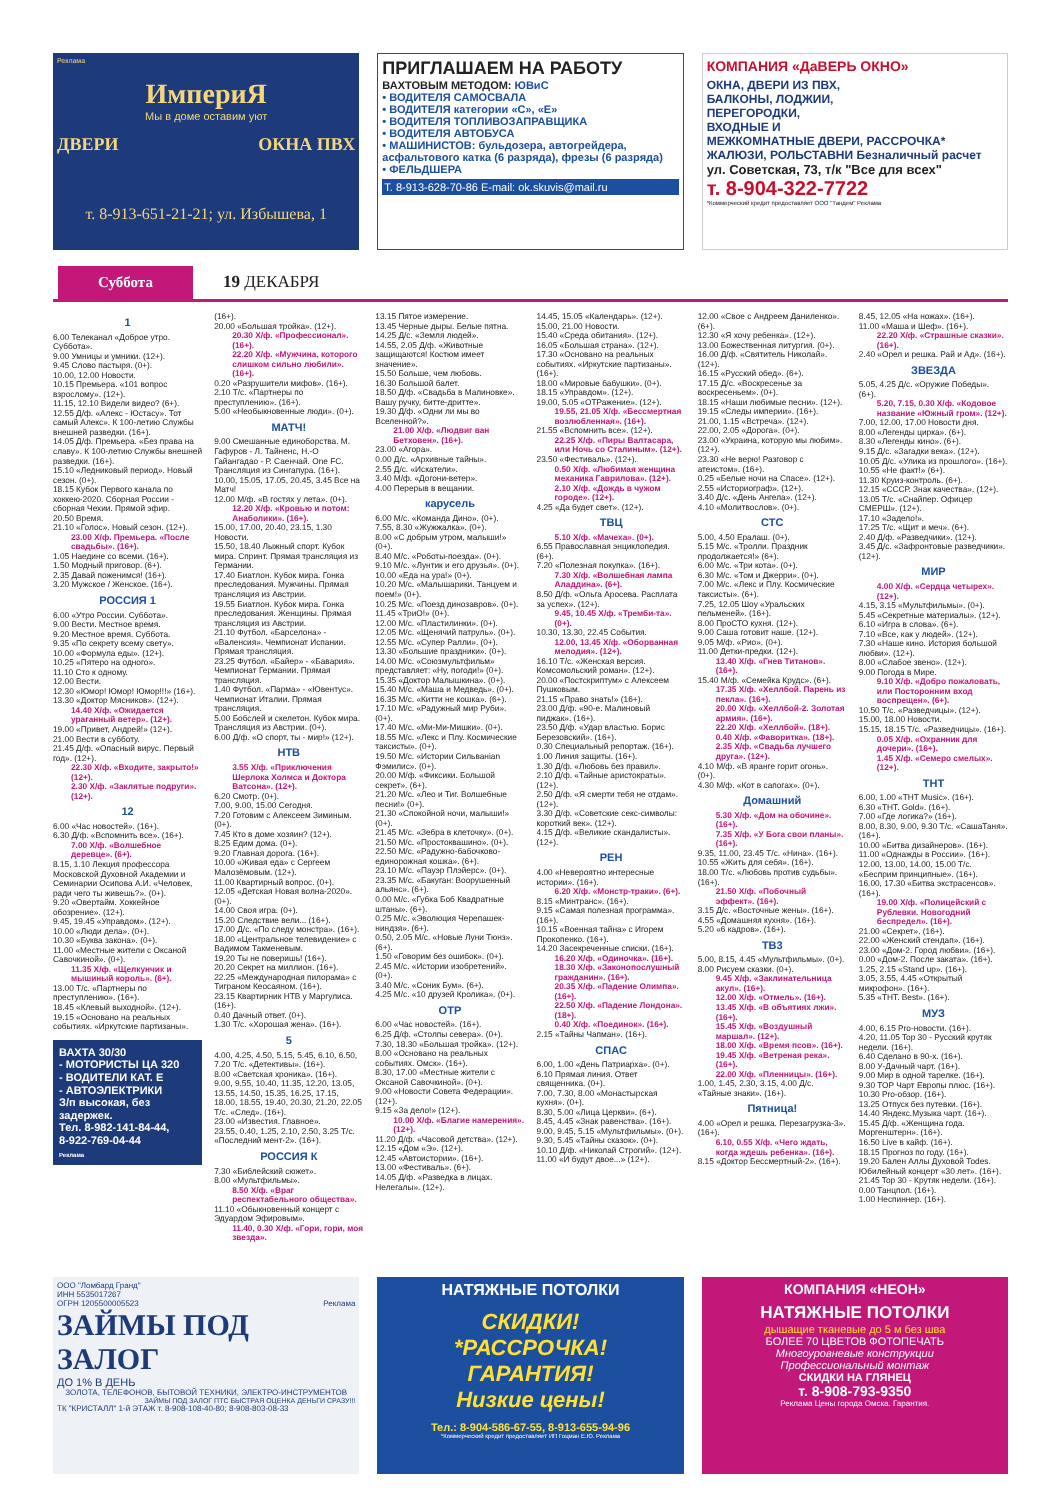Реклама
ИмпериЯ
Мы в доме оставим уют
ДВЕРИ ОКНА ПВХ
т. 8-913-651-21-21; ул. Избышева, 1
ПРИГЛАШАЕМ НА РАБОТУ
ВАХТОВЫМ МЕТОДОМ: ЮВиС
• ВОДИТЕЛЯ САМОСВАЛА
• ВОДИТЕЛЯ категории «С», «Е»
• ВОДИТЕЛЯ ТОПЛИВОЗАПРАВЩИКА
• ВОДИТЕЛЯ АВТОБУСА
• МАШИНИСТОВ: бульдозера, автогрейдера, асфальтового катка (6 разряда), фрезы (6 разряда)
• ФЕЛЬДШЕРА
Т. 8-913-628-70-86 E-mail: ok.skuvis@mail.ru
КОМПАНИЯ «ДаВЕРЬ ОКНО»
ОКНА, ДВЕРИ ИЗ ПВХ,
БАЛКОНЫ, ЛОДЖИИ,
ПЕРЕГОРОДКИ,
ВХОДНЫЕ И
МЕЖКОМНАТНЫЕ ДВЕРИ, РАССРОЧКА*
ЖАЛЮЗИ, РОЛЬСТАВНИ Безналичный расчет
ул. Советская, 73, т/к "Все для всех"
т. 8-904-322-7722
*Коммерческий кредит предоставляет ООО "Тандем" Реклама
Суббота 19 ДЕКАБРЯ
1
6.00 Телеканал «Доброе утро. Суббота».
9.00 Умницы и умники. (12+).
9.45 Слово пастыря. (0+).
10.00, 12.00 Новости.
10.15 Премьера. «101 вопрос взрослому». (12+).
11.15, 12.10 Видели видео? (6+).
12.55 Д/ф. «Алекс - Юстасу». Тот самый Алекс». К 100-летию Службы внешней разведки. (16+).
14.05 Д/ф. Премьера. «Без права на славу». К 100-летию Службы внешней разведки. (16+).
15.10 «Ледниковый период». Новый сезон. (0+).
18.15 Кубок Первого канала по хоккею-2020. Сборная России - сборная Чехии. Прямой эфир.
20.50 Время.
21.10 «Голос». Новый сезон. (12+).
23.00 Х/ф. Премьера. «После свадьбы». (16+).
1.05 Наедине со всеми. (16+).
1.50 Модный приговор. (6+).
2.35 Давай поженимся! (16+).
3.20 Мужское / Женское. (16+).
РОССИЯ 1
6.00 «Утро России. Суббота».
9.00 Вести. Местное время.
9.20 Местное время. Суббота.
9.35 «По секрету всему свету».
10.00 «Формула еды». (12+).
10.25 «Пятеро на одного».
11.10 Сто к одному.
12.00 Вести.
12.30 «Юмор! Юмор! Юмор!!!» (16+).
13.30 «Доктор Мясников». (12+).
14.40 Х/ф. «Ожидается ураганный ветер». (12+).
19.00 «Привет, Андрей!» (12+).
21.00 Вести в субботу.
21.45 Д/ф. «Опасный вирус. Первый год». (12+).
22.30 Х/ф. «Входите, закрыто!» (12+).
2.30 Х/ф. «Заклятые подруги». (12+).
12
6.00 «Час новостей». (16+).
6.30 Д/ф. «Вспомнить все». (16+).
7.00 Х/ф. «Волшебное деревце». (6+).
8.15, 1.10 Лекция профессора Московской Духовной Академии и Семинарии Осипова А.И. «Человек, ради чего ты живешь?». (0+).
9.20 «Овертайм. Хоккейное обозрение». (12+).
9.45, 19.45 «Управдом». (12+).
10.00 «Люди дела». (0+).
10.30 «Буква закона». (0+).
11.00 «Местные жители с Оксаной Савочкиной». (0+).
11.35 Х/ф. «Щелкунчик и мышиный король». (6+).
13.00 Т/с. «Партнеры по преступлению». (16+).
18.45 «Клевый выходной». (12+).
19.15 «Основано на реальных событиях. «Иркутские партизаны».
ВАХТА 30/30
- МОТОРИСТЫ ЦА 320
- ВОДИТЕЛИ КАТ. Е
- АВТОЭЛЕКТРИКИ
З/п высокая, без задержек.
Тел. 8-982-141-84-44,
8-922-769-04-44
Реклама
(16+).
20.00 «Большая тройка». (12+).
20.30 Х/ф. «Профессионал». (16+).
22.20 Х/ф. «Мужчина, которого слишком сильно любили». (16+).
0.20 «Разрушители мифов». (16+).
2.10 Т/с. «Партнеры по преступлению». (16+).
5.00 «Необыкновенные люди». (0+).
МАТЧ!
9.00 Смешанные единоборства. М. Гафуров - Л. Тайненс, Н.-О Гайангадао - Р. Саенчай. One FC. Трансляция из Сингапура. (16+).
10.00, 15.05, 17.05, 20.45, 3.45 Все на Матч!
12.00 М/ф. «В гостях у лета». (0+).
12.20 Х/ф. «Кровью и потом: Анаболики». (16+).
15.00, 17.00, 20.40, 23.15, 1.30 Новости.
15.50, 18.40 Лыжный спорт. Кубок мира. Спринт. Прямая трансляция из Германии.
17.40 Биатлон. Кубок мира. Гонка преследования. Мужчины. Прямая трансляция из Австрии.
19.55 Биатлон. Кубок мира. Гонка преследования. Женщины. Прямая трансляция из Австрии.
21.10 Футбол. «Барселона» - «Валенсия». Чемпионат Испании. Прямая трансляция.
23.25 Футбол. «Байер» - «Бавария». Чемпионат Германии. Прямая трансляция.
1.40 Футбол. «Парма» - «Ювентус». Чемпионат Италии. Прямая трансляция.
5.00 Бобслей и скелетон. Кубок мира. Трансляция из Австрии. (0+).
6.00 Д/ф. «О спорт, ты - мир!» (12+).
НТВ
3.55 Х/ф. «Приключения Шерлока Холмса и Доктора Ватсона». (12+).
6.20 Смотр. (0+).
7.00, 9.00, 15.00 Сегодня.
7.20 Готовим с Алексеем Зиминым. (0+).
7.45 Кто в доме хозяин? (12+).
8.25 Едим дома. (0+).
9.20 Главная дорога. (16+).
10.00 «Живая еда» с Сергеем Малозёмовым. (12+).
11.00 Квартирный вопрос. (0+).
12.05 «Детская Новая волна-2020». (0+).
14.00 Своя игра. (0+).
15.20 Следствие вели... (16+).
17.00 Д/с. «По следу монстра». (16+).
18.00 «Центральное телевидение» с Вадимом Такменевым.
19.20 Ты не поверишь! (16+).
20.20 Секрет на миллион. (16+).
22.25 «Международная пилорама» с Тиграном Кеосаяном. (16+).
23.15 Квартирник НТВ у Маргулиса. (16+).
0.40 Дачный ответ. (0+).
1.30 Т/с. «Хорошая жена». (16+).
5
4.00, 4.25, 4.50, 5.15, 5.45, 6.10, 6.50, 7.20 Т/с. «Детективы». (16+).
8.00 «Светская хроника». (16+).
9.00, 9.55, 10.40, 11.35, 12.20, 13.05, 13.55, 14.50, 15.35, 16.25, 17.15, 18.00, 18.55, 19.40, 20.30, 21.20, 22.05 Т/с. «След». (16+).
23.00 «Известия. Главное».
23.55, 0.40, 1.25, 2.10, 2.50, 3.25 Т/с. «Последний мент-2». (16+).
РОССИЯ К
7.30 «Библейский сюжет».
8.00 «Мультфильмы».
8.50 Х/ф. «Враг респектабельного общества».
11.10 «Обыкновенный концерт с Эдуардом Эфировым».
11.40, 0.30 Х/ф. «Гори, гори, моя звезда».
13.15 Пятое измерение.
13.45 Черные дыры. Белые пятна.
14.25 Д/с. «Земля людей».
14.55, 2.05 Д/ф. «Животные защищаются! Костюм имеет значение».
15.50 Больше, чем любовь.
16.30 Большой балет.
18.50 Д/ф. «Свадьба в Малиновке». Вашу ручку, битте-дритте».
19.30 Д/ф. «Одни ли мы во Вселенной?».
21.00 Х/ф. «Людвиг ван Бетховен». (16+).
23.00 «Агора».
0.00 Д/с. «Архивные тайны».
2.55 Д/с. «Искатели».
3.40 М/ф. «Догони-ветер».
4.00 Перерыв в вещании.
карусель
6.00 М/с. «Команда Дино». (0+).
7.55, 8.30 «Жужжалка». (0+).
8.00 «С добрым утром, малыши!» (0+).
8.40 М/с. «Роботы-поезда». (0+).
9.10 М/с. «Лунтик и его друзья». (0+).
10.00 «Еда на ура!» (0+).
10.20 М/с. «Малышарики. Танцуем и поем!» (0+).
10.25 М/с. «Поезд динозавров». (0+).
11.45 «ТриО!» (0+).
12.00 М/с. «Пластилинки». (0+).
12.05 М/с. «Щенячий патруль». (0+).
12.55 М/с. «Супер Ралли». (0+).
13.30 «Большие праздники». (0+).
14.00 М/с. «Союзмультфильм» представляет: «Ну, погоди!» (0+).
15.35 «Доктор Малышкина». (0+).
15.40 М/с. «Маша и Медведь». (0+).
16.35 М/с. «Китти не кошка». (6+).
17.10 М/с. «Радужный мир Руби». (0+).
17.40 М/с. «Ми-Ми-Мишки». (0+).
18.55 М/с. «Лекс и Плу. Космические таксисты». (0+).
19.50 М/с. «Истории Сильванian Фэмилис». (0+).
20.00 М/ф. «Фиксики. Большой секрет». (6+).
21.20 М/с. «Лео и Тиг. Волшебные песни!» (0+).
21.30 «Спокойной ночи, малыши!» (0+).
21.45 М/с. «Зебра в клеточку». (0+).
21.50 М/с. «Простоквашино». (0+).
22.50 М/с. «Радужно-бабочково-единорожная кошка». (6+).
23.10 М/с. «Пауэр Плэйерс». (0+).
23.35 М/с. «Бакуган: Воорушенный альянс». (6+).
0.00 М/с. «Губка Боб Квадратные штаны». (6+).
0.25 М/с. «Эволюция Черепашек-ниндзя». (6+).
0.50, 2.05 М/с. «Новые Луни Тюнз». (6+).
1.50 «Говорим без ошибок». (0+).
2.45 М/с. «Истории изобретений». (0+).
3.40 М/с. «Соник Бум». (6+).
4.25 М/с. «10 друзей Кролика». (0+).
ОТР
6.00 «Час новостей». (16+).
6.25 Д/ф. «Столпы севера». (0+).
7.30, 18.30 «Большая тройка». (12+).
8.00 «Основано на реальных событиях. Омск». (16+).
8.30, 17.00 «Местные жители с Оксаной Савочкиной». (0+).
9.00 «Новости Совета Федерации». (12+).
9.15 «За дело!» (12+).
10.00 Х/ф. «Благие намерения». (12+).
11.20 Д/ф. «Часовой детства». (12+).
12.15 «Дом «Э». (12+).
12.45 «Автоистории». (16+).
13.00 «Фестиваль». (6+).
14.05 Д/ф. «Разведка в лицах. Нелегалы». (12+).
14.45, 15.05 «Календарь». (12+).
15.00, 21.00 Новости.
15.40 «Среда обитания». (12+).
16.05 «Большая страна». (12+).
17.30 «Основано на реальных событиях. «Иркутские партизаны». (16+).
18.00 «Мировые бабушки». (0+).
18.15 «Управдом». (12+).
19.00, 5.05 «ОТРажение». (12+).
19.55, 21.05 Х/ф. «Бессмертная возлюбленная». (16+).
21.55 «Вспомнить все». (12+).
22.25 Х/ф. «Пиры Валтасара, или Ночь со Сталиным». (12+).
23.50 «Фестиваль». (12+).
0.50 Х/ф. «Любимая женщина механика Гаврилова». (12+).
2.10 Х/ф. «Дождь в чужом городе». (12+).
4.25 «Да будет свет». (12+).
ТВЦ
5.10 Х/ф. «Мачеха». (0+).
6.55 Православная энциклопедия. (6+).
7.20 «Полезная покупка». (16+).
7.30 Х/ф. «Волшебная лампа Аладдина». (6+).
8.50 Д/ф. «Ольга Аросева. Расплата за успех». (12+).
9.45, 10.45 Х/ф. «Тремби-та». (0+).
10.30, 13.30, 22.45 События.
12.00, 13.45 Х/ф. «Оборванная мелодия». (12+).
16.10 Т/с. «Женская версия. Комсомольский роман». (12+).
20.00 «Постскриптум» с Алексеем Пушковым.
21.15 «Право знать!» (16+).
23.00 Д/ф. «90-е. Малиновый пиджак». (16+).
23.50 Д/ф. «Удар властью. Борис Березовский». (16+).
0.30 Специальный репортаж. (16+).
1.00 Линия защиты. (16+).
1.30 Д/ф. «Любовь без правил».
2.10 Д/ф. «Тайные аристократы». (12+).
2.50 Д/ф. «Я смерти тебя не отдам». (12+).
3.30 Д/ф. «Советские секс-символы: короткий век». (12+).
4.15 Д/ф. «Великие скандалисты». (12+).
РЕН
4.00 «Невероятно интересные истории». (16+).
6.20 Х/ф. «Монстр-траки». (6+).
8.15 «Минтранс». (16+).
9.15 «Самая полезная программа». (16+).
10.15 «Военная тайна» с Игорем Прокопенко. (16+).
14.20 Засекреченные списки. (16+).
16.20 Х/ф. «Одиночка». (16+).
18.30 Х/ф. «Законопослушный гражданин». (16+).
20.35 Х/ф. «Падение Олимпа». (16+).
22.50 Х/ф. «Падение Лондона». (18+).
0.40 Х/ф. «Поединок». (16+).
2.15 «Тайны Чапман». (16+).
СПАС
6.00, 1.00 «День Патриарха». (0+).
6.10 Прямая линия. Ответ священника. (0+).
7.00, 7.30, 8.00 «Монастырская кухня». (0+).
8.30, 5.00 «Лица Церкви». (6+).
8.45, 4.45 «Знак равенства». (16+).
9.00, 9.45, 5.15 «Мультфильмы». (0+).
9.30, 5.45 «Тайны сказок». (0+).
10.10 Д/ф. «Николай Строгий». (12+).
11.00 «И будут двое...» (12+).
12.00 «Свое с Андреем Даниленко». (6+).
12.30 «Я хочу ребенка». (12+).
13.00 Божественная литургия. (0+).
16.00 Д/ф. «Святитель Николай». (12+).
16.15 «Русский обед». (6+).
17.15 Д/с. «Воскресенье за воскресеньем». (0+).
18.15 «Наши любимые песни». (12+).
19.15 «Следы империи». (16+).
21.00, 1.15 «Встреча». (12+).
22.00, 2.05 «Дорога». (0+).
23.00 «Украина, которую мы любим». (12+).
23.30 «Не верю! Разговор с атеистом». (16+).
0.25 «Белые ночи на Спасе». (12+).
2.55 «Историограф». (12+).
3.40 Д/с. «День Ангела». (12+).
4.10 «Молитвослов». (0+).
СТС
5.00, 4.50 Ералаш. (0+).
5.15 М/с. «Тролли. Праздник продолжается!» (6+).
6.00 М/с. «Три кота». (0+).
6.30 М/с. «Том и Джерри». (0+).
7.00 М/с. «Лекс и Плу. Космические таксисты». (6+).
7.25, 12.05 Шоу «Уральских пельменей». (16+).
8.00 ПроСТО кухня. (12+).
9.00 Саша готовит наше. (12+).
9.05 М/ф. «Рио». (0+).
11.00 Детки-предки. (12+).
13.40 Х/ф. «Гнев Титанов». (16+).
15.40 М/ф. «Семейка Крудс». (6+).
17.35 Х/ф. «Хеллбой. Парень из пекла». (16+).
20.00 Х/ф. «Хеллбой-2. Золотая армия». (16+).
22.20 Х/ф. «Хеллбой». (18+).
0.40 Х/ф. «Фаворитка». (18+).
2.35 Х/ф. «Свадьба лучшего друга». (12+).
4.10 М/ф. «В яранге горит огонь». (0+).
4.30 М/ф. «Кот в сапогах». (0+).
Домашний
5.30 Х/ф. «Дом на обочине». (16+).
7.35 Х/ф. «У Бога свои планы». (16+).
9.35, 11.00, 23.45 Т/с. «Нина». (16+).
10.55 «Жить для себя». (16+).
18.00 Т/с. «Любовь против судьбы». (16+).
21.50 Х/ф. «Побочный эффект». (16+).
3.15 Д/с. «Восточные жены». (16+).
4.55 «Домашняя кухня». (16+).
5.20 «6 кадров». (16+).
ТВ3
5.00, 8.15, 4.45 «Мультфильмы». (0+).
8.00 Рисуем сказки. (0+).
9.45 Х/ф. «Заклинательница акул». (16+).
12.00 Х/ф. «Отмель». (16+).
13.45 Х/ф. «В объятиях лжи». (16+).
15.45 Х/ф. «Воздушный маршал». (12+).
18.00 Х/ф. «Время псов». (16+).
19.45 Х/ф. «Ветреная река». (16+).
22.00 Х/ф. «Пленницы». (16+).
1.00, 1.45, 2.30, 3.15, 4.00 Д/с. «Тайные знаки». (16+).
Пятница!
4.00 «Орел и решка. Перезагрузка-3». (16+).
6.10, 0.55 Х/ф. «Чего ждать, когда ждешь ребенка». (16+).
8.15 «Доктор Бессмертный-2». (16+).
8.45, 12.05 «На ножах». (16+).
11.00 «Маша и Шеф». (16+).
22.20 Х/ф. «Страшные сказки». (16+).
2.40 «Орел и решка. Рай и Ад». (16+).
ЗВЕЗДА
5.05, 4.25 Д/с. «Оружие Победы». (6+).
5.20, 7.15, 0.30 Х/ф. «Кодовое название «Южный гром». (12+).
7.00, 12.00, 17.00 Новости дня.
8.00 «Легенды цирка». (6+).
8.30 «Легенды кино». (6+).
9.15 Д/с. «Загадки века». (12+).
10.05 Д/с. «Улика из прошлого». (16+).
10.55 «Не факт!» (6+).
11.30 Круиз-контроль. (6+).
12.15 «СССР. Знак качества». (12+).
13.05 Т/с. «Снайпер. Офицер СМЕРШ». (12+).
17.10 «Задело!».
17.25 Т/с. «Щит и меч». (6+).
2.40 Д/ф. «Разведчики». (12+).
3.45 Д/с. «Зафронтовые разведчики». (12+).
МИР
4.00 Х/ф. «Сердца четырех». (12+).
4.15, 3.15 «Мультфильмы». (0+).
5.45 «Секретные материалы». (12+).
6.10 «Игра в слова». (6+).
7.10 «Все, как у людей». (12+).
7.30 «Наше кино. История большой любви». (12+).
8.00 «Слабое звено». (12+).
9.00 Погода в Мире.
9.10 Х/ф. «Добро пожаловать, или Посторонним вход воспрещен». (6+).
10.50 Т/с. «Разведчицы». (12+).
15.00, 18.00 Новости.
15.15, 18.15 Т/с. «Разведчицы». (16+).
0.05 Х/ф. «Охранник для дочери». (16+).
1.45 Х/ф. «Семеро смелых». (12+).
ТНТ
6.00, 1.00 «ТНТ Music». (16+).
6.30 «ТНТ. Gold». (16+).
7.00 «Где логика?» (16+).
8.00, 8.30, 9.00, 9.30 Т/с. «СашаТаня». (16+).
10.00 «Битва дизайнеров». (16+).
11.00 «Однажды в России». (16+).
12.00, 13.00, 14.00, 15.00 Т/с. «Бесприм принципные». (16+).
16.00, 17.30 «Битва экстрасенсов». (16+).
19.00 Х/ф. «Полицейский с Рублевки. Новогодний беспредел». (16+).
21.00 «Секрет». (16+).
22.00 «Женский стендап». (16+).
23.00 «Дом-2. Город любви». (16+).
0.00 «Дом-2. После заката». (16+).
1.25, 2.15 «Stand up». (16+).
3.05, 3.55, 4.45 «Открытый микрофон». (16+).
5.35 «ТНТ. Best». (16+).
МУЗ
4.00, 6.15 Pro-новости. (16+).
4.20, 11.05 Top 30 - Русский крутяк недели. (16+).
6.40 Сделано в 90-х. (16+).
8.00 У-Дачный чарт. (16+).
9.00 Мир в одной тарелке. (16+).
9.30 TOP Чарт Европы плюс. (16+).
10.30 Pro-обзор. (16+).
13.25 Отпуск без путевки. (16+).
14.40 Яндекс.Музыка чарт. (16+).
15.45 Д/ф. «Женщина года. Моргенштерн». (16+).
16.50 Live в кайф. (16+).
18.15 Прогноз по году. (16+).
19.20 Бален Аллы Духовой Todes. Юбилейный концерт «30 лет». (16+).
21.45 Top 30 - Крутяк недели. (16+).
0.00 Танцпол. (16+).
1.00 Неспиннер. (16+).
ООО "Ломбард Гранд"
ИНН 5535017267
ОГРН 1205500005523 Реклама
ЗАЙМЫ ПОД ЗАЛОГ
ДО 1% В ДЕНЬ
ЗОЛОТА, ТЕЛЕФОНОВ, БЫТОВОЙ ТЕХНИКИ, ЭЛЕКТРО-ИНСТРУМЕНТОВ
ЗАЙМЫ ПОД ЗАЛОГ ПТС БЫСТРАЯ ОЦЕНКА ДЕНЬГИ СРАЗУ!!!
ТК "КРИСТАЛЛ" 1-й ЭТАЖ т. 8-908-108-40-80; 8-908-803-08-33
НАТЯЖНЫЕ ПОТОЛКИ
СКИДКИ!
*РАССРОЧКА!
ГАРАНТИЯ!
Низкие цены!
Тел.: 8-904-586-67-55, 8-913-655-94-96
*Коммерческий кредит предоставляет ИП Гоцман Е.Ю. Реклама
КОМПАНИЯ «НЕОН»
НАТЯЖНЫЕ ПОТОЛКИ
дышащие тканевые до 5 м без шва
БОЛЕЕ 70 ЦВЕТОВ ФОТОПЕЧАТЬ
Многоуровневые конструкции
Профессиональный монтаж
СКИДКИ НА ГЛЯНЕЦ
т. 8-908-793-9350
Реклама Цены города Омска. Гарантия.